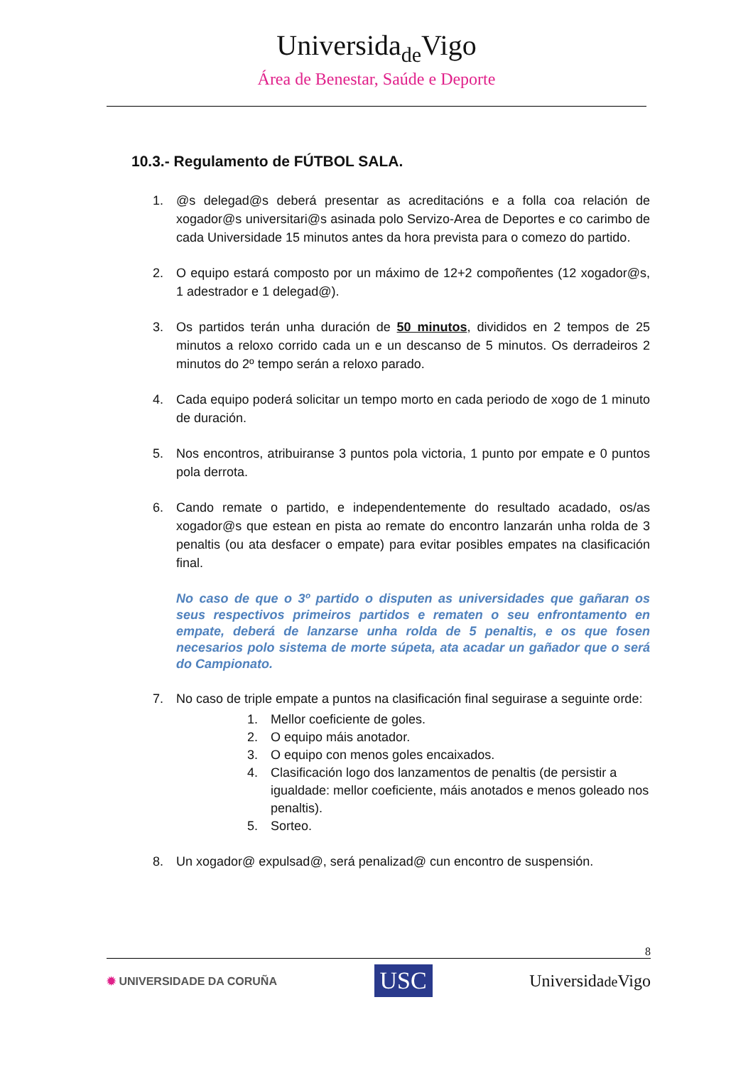Universidade Vigo
Área de Benestar, Saúde e Deporte
10.3.- Regulamento de FÚTBOL SALA.
1. @s delegad@s deberá presentar as acreditacións e a folla coa relación de xogador@s universitari@s asinada polo Servizo-Area de Deportes e co carimbo de cada Universidade 15 minutos antes da hora prevista para o comezo do partido.
2. O equipo estará composto por un máximo de 12+2 compoñentes (12 xogador@s, 1 adestrador e 1 delegad@).
3. Os partidos terán unha duración de 50 minutos, divididos en 2 tempos de 25 minutos a reloxo corrido cada un e un descanso de 5 minutos. Os derradeiros 2 minutos do 2º tempo serán a reloxo parado.
4. Cada equipo poderá solicitar un tempo morto en cada periodo de xogo de 1 minuto de duración.
5. Nos encontros, atribuiranse 3 puntos pola victoria, 1 punto por empate e 0 puntos pola derrota.
6. Cando remate o partido, e independentemente do resultado acadado, os/as xogador@s que estean en pista ao remate do encontro lanzarán unha rolda de 3 penaltis (ou ata desfacer o empate) para evitar posibles empates na clasificación final.
No caso de que o 3º partido o disputen as universidades que gañaran os seus respectivos primeiros partidos e rematen o seu enfrontamento en empate, deberá de lanzarse unha rolda de 5 penaltis, e os que fosen necesarios polo sistema de morte súpeta, ata acadar un gañador que o será do Campionato.
7. No caso de triple empate a puntos na clasificación final seguirase a seguinte orde:
1. Mellor coeficiente de goles.
2. O equipo máis anotador.
3. O equipo con menos goles encaixados.
4. Clasificación logo dos lanzamentos de penaltis (de persistir a igualdade: mellor coeficiente, máis anotados e menos goleado nos penaltis).
5. Sorteo.
8. Un xogador@ expulsad@, será penalizad@ cun encontro de suspensión.
8
✹ UNIVERSIDADE DA CORUÑA USC Universidade Vigo